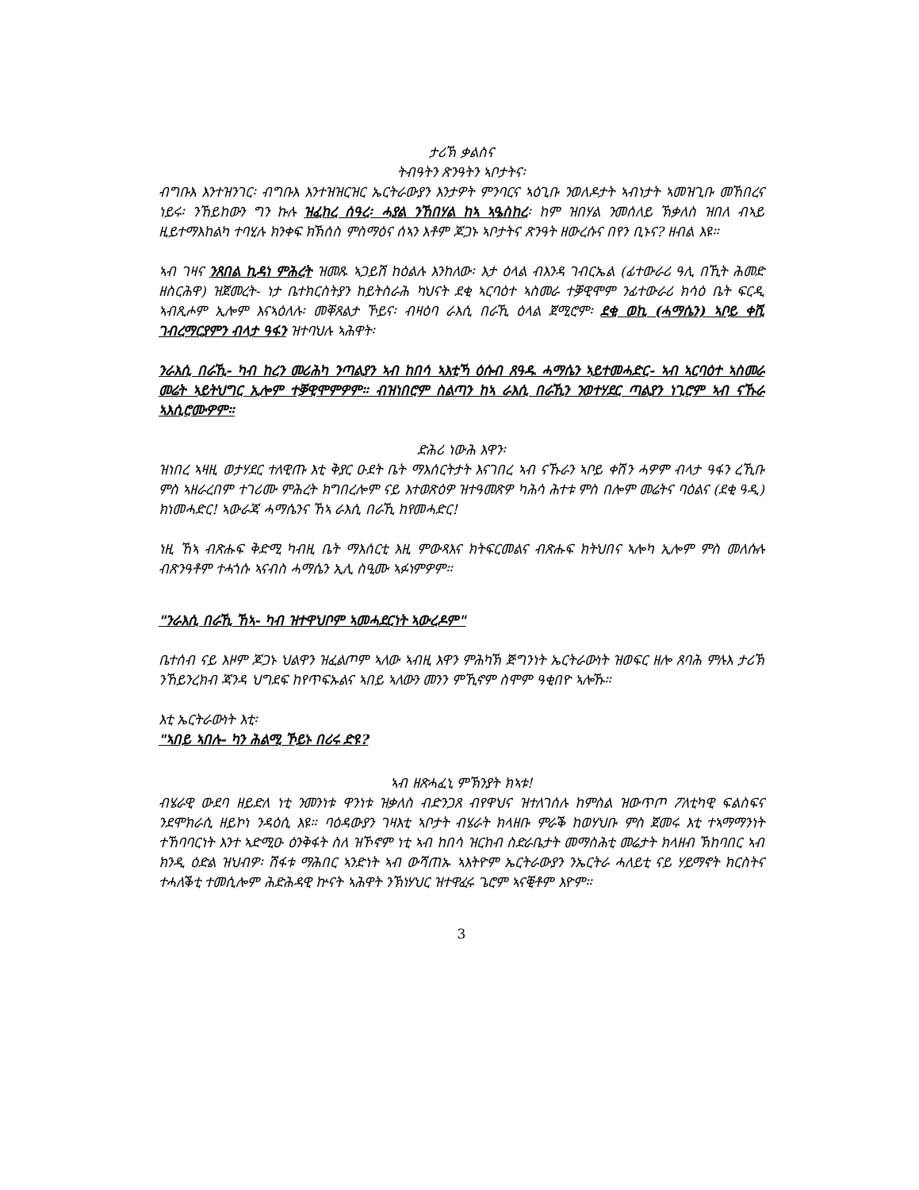ታሪኽ ቃልስና
ትብዓትን ጽንዓትን ኣቦታትና፡
ብግቡእ እንተዝንገር፡ ብግቡእ እንተዝዝርዝር ኤርትራውያን እንታዎት ምንባርና ኣዕጊቡ ንወለዶታት ኣብነታት ኣመዝጊቡ መኸበረና ነይሩ፡ ንኸይከውን ግን ኩሉ ዝፈከረ ሰዓረ፡ ሓያል ንኸበሃል ከኣ ኣዔስከረ፡ ከም ዝበሃል ንመሰለይ ኽቃለስ ዝበለ ብኣይ ዚይተማእከልካ ተባሂሉ ክንቀፍ ክኽሰስ ምስማዕና ሰኣን እቶም ጆጋኑ ኣቦታትና ጽንዓት ዘውረሱና በየን ቢኑና? ዘብል እዩ።
ኣብ ገዛና ንጸበል ኪዳነ ምሕረት ዝመጹ ኣጋይሽ ከዕልሉ እንከለው፡ እታ ዕላል ብእንዳ ገብርኤል (ፊተውራሪ ዓሊ በኺት ሕመድ ዘስርሕዋ) ዝጀመረት- ነታ ቤተክርስትያን ከይትስራሕ ካህናት ደቂ ኣርባዕተ ኣስመራ ተቓዊሞም ንፊተውራሪ ክሳዕ ቤት ፍርዲ ኣብጺሖም ኢሎም እናኣዕለሉ፡ መቐጸልታ ኾይና፡ ብዛዕባ ራእሲ በራኺ ዕላል ጀሚሮም፡ ደቂ ወኪ (ሓማሴን) ኣቦይ ቀሺ ገብረማርያምን ብላታ ዓፋን ዝተባህሉ ኣሕዋት፡
ንራእሲ በራኺ- ካብ ከረን መሪሕካ ንጣልያን ኣብ ከበሳ ኣእቲኻ ዕሱብ ጸዓዱ ሓማሴን ኣይተመሓድር- ኣብ ኣርባዕተ ኣስመራ መሬት ኣይትህግር ኢሎም ተቓዊሞምዎም። ብዝነበሮም ስልጣን ከኣ ራእሲ በራኺን ንወተሃደር ጣልያን ነጊሮም ኣብ ናኹራ ኣእሲሮሙዎም።
ድሕሪ ነውሕ እዋን፡
ዝነበረ ኣዛዚ ወታሃደር ተለዊጡ እቲ ቅያር ዑደት ቤት ማእሰርትታት እናገበረ ኣብ ናኹራን ኣቦይ ቀሽን ሓዎም ብላታ ዓፋን ረኺቡ ምስ ኣዘራረበም ተገሪሙ ምሕረት ክግበረሎም ናይ እተወጽዕዎ ዝተዓመጽዎ ካሕሳ ሕተቱ ምስ በሎም መሬትና ባዕልና (ደቂ ዓዲ) ክነመሓድር! ኣውራጃ ሓማሴንና ኸኣ ራእሲ በራኺ ከየመሓድር!
ነዚ ኸኣ ብጽሑፍ ቅድሚ ካብዚ ቤት ማእሰርቲ እዚ ምውጻእና ክትፍርመልና ብጽሑፍ ክትህበና ኣሎካ ኢሎም ምስ መለሱሉ ብጽንዓቶም ተሓጎሱ ኣናብስ ሓማሴን ኢሊ ስዒሙ ኣፉነምዎም።
"ንራእሲ በራኺ ኸኣ- ካብ ዝተዋህቦም ኣመሓደርነት ኣውረዶም"
ቤተሰብ ናይ እዞም ጆጋኑ ህልዋን ዝፈልጦም ኣለው ኣብዚ እዋን ምሕካኽ ጅግንነት ኤርትራውነት ዝወፍር ዘሎ ጸባሕ ምሉእ ታሪኽ ንኸይንረክብ ጃንዳ ህግደፍ ከየጥፍኡልና ኣበይ ኣለውን መንን ምኺኖም ስሞም ዓቂበዮ ኣሎኹ።
እቲ ኤርትራውነት እቲ፡
"ኣበይ ኣበሉ- ካን ሕልሚ ኾይኑ በሪሩ ድዩ?
ኣብ ዘጽሓፈኒ ምኽንያት ክኣቱ!
ብሄራዊ ውደባ ዘይድለ ነቲ ንመንነቱ ዋንነቱ ዝቃለስ ብድንጋጸ ብየዋህና ዝተለገሰሉ ከምስል ዝውጥጦ ፖለቲካዊ ፍልስፍና ንደሞክራሲ ዘይኮነ ንዳዕሲ እዩ። ባዕዳውያን ገዛእቲ ኣቦታት ብሄራት ክላዘቡ ምራቕ ከወሃህቡ ምስ ጀመሩ እቲ ተኣማማንነት ተኸባባርነት እንተ ኣድሚዑ ዕንቅፋት ስለ ዝኾኖም ነቲ ኣብ ከበሳ ዝርከብ ስድራቤታት መማስሕቲ መሬታት ክላዘብ ኽከባበር ኣብ ክንዲ ዕድል ዝህብዎ፡ ሽፋቱ ማሕበር ኣንድነት ኣብ ውሻጠኡ ኣእትዮም ኤርትራውያን ንኤርትራ ሓለይቲ ናይ ሃይማኖት ክርስትና ተሓለቕቲ ተመሲሎም ሕድሕዳዊ ኵናት ኣሕዋት ንኽነሃህር ዝተዋፈሩ ጌሮም ኣናቒቶም እዮም።
3